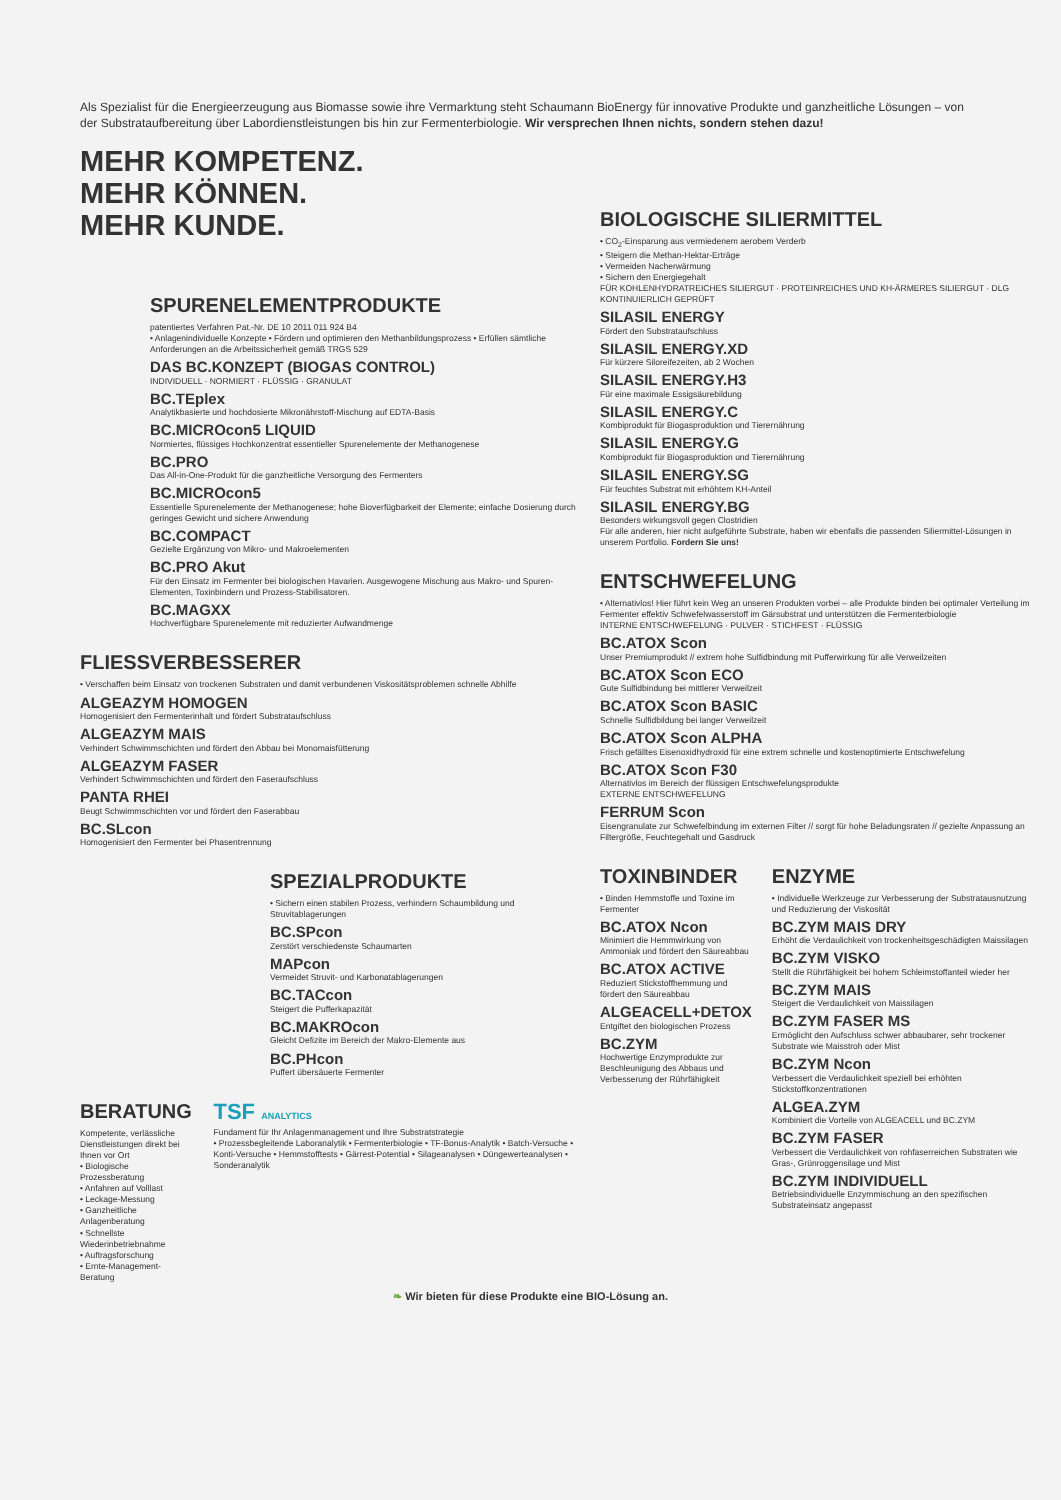Als Spezialist für die Energieerzeugung aus Biomasse sowie ihre Vermarktung steht Schaumann BioEnergy für innovative Produkte und ganzheitliche Lösungen – von der Substrataufbereitung über Labordienstleistungen bis hin zur Fermenterbiologie. Wir versprechen Ihnen nichts, sondern stehen dazu!
MEHR KOMPETENZ.
MEHR KÖNNEN.
MEHR KUNDE.
SPURENELEMENTPRODUKTE
patentiertes Verfahren Pat.-Nr. DE 10 2011 011 924 B4
• Anlagenindividuelle Konzepte • Fördern und optimieren den Methanbildungsprozess • Erfüllen sämtliche Anforderungen an die Arbeitssicherheit gemäß TRGS 529
DAS BC.KONZEPT (BIOGAS CONTROL)
INDIVIDUELL · NORMIERT · FLÜSSIG · GRANULAT
BC.TEplex
Analytikbasierte und hochdosierte Mikronährstoff-Mischung auf EDTA-Basis
BC.MICROcon5 LIQUID
Normiertes, flüssiges Hochkonzentrat essentieller Spurenelemente der Methanogenese
BC.PRO
Das All-in-One-Produkt für die ganzheitliche Versorgung des Fermenters
BC.MICROcon5
Essentielle Spurenelemente der Methanogenese; hohe Bioverfügbarkeit der Elemente; einfache Dosierung durch geringes Gewicht und sichere Anwendung
BC.COMPACT
Gezielte Ergänzung von Mikro- und Makroelementen
BC.PRO Akut
Für den Einsatz im Fermenter bei biologischen Havarien. Ausgewogene Mischung aus Makro- und Spuren-Elementen, Toxinbindern und Prozess-Stabilisatoren.
BC.MAGXX
Hochverfügbare Spurenelemente mit reduzierter Aufwandmenge
FLIESSVERBESSERER
• Verschaffen beim Einsatz von trockenen Substraten und damit verbundenen Viskositätsproblemen schnelle Abhilfe
ALGEAZYM HOMOGEN
Homogenisiert den Fermenterinhalt und fördert Substrataufschluss
ALGEAZYM MAIS
Verhindert Schwimmschichten und fördert den Abbau bei Monomaisfütterung
ALGEAZYM FASER
Verhindert Schwimmschichten und fördert den Faseraufschluss
PANTA RHEI
Beugt Schwimmschichten vor und fördert den Faserabbau
BC.SLcon
Homogenisiert den Fermenter bei Phasentrennung
SPEZIALPRODUKTE
• Sichern einen stabilen Prozess, verhindern Schaumbildung und Struvitablagerungen
BC.SPcon
Zerstört verschiedenste Schaumarten
MAPcon
Vermeidet Struvit- und Karbonatablagerungen
BC.TACcon
Steigert die Pufferkapazität
BC.MAKROcon
Gleicht Defizite im Bereich der Makro-Elemente aus
BC.PHcon
Puffert übersäuerte Fermenter
BERATUNG
Kompetente, verlässliche Dienstleistungen direkt bei Ihnen vor Ort
• Biologische Prozessberatung
• Anfahren auf Volllast
• Leckage-Messung
• Ganzheitliche Anlagenberatung
• Schnellste Wiederinbetriebnahme
• Auftragsforschung
• Ernte-Management-Beratung
TSF ANALYTICS
Fundament für Ihr Anlagenmanagement und Ihre Substratstrategie
• Prozessbegleitende Laboranalytik • Fermenterbiologie • TF-Bonus-Analytik • Batch-Versuche • Konti-Versuche • Hemmstofftests • Gärrest-Potential • Silageanalysen • Düngewerteanalysen • Sonderanalytik
BIOLOGISCHE SILIERMITTEL
• CO<sub>2</sub>-Einsparung aus vermiedenem aerobem Verderb
• Steigern die Methan-Hektar-Erträge
• Vermeiden Nacherwärmung
• Sichern den Energiegehalt
FÜR KOHLENHYDRATREICHES SILIERGUT · PROTEINREICHES UND KH-ÄRMERES SILIERGUT · DLG KONTINUIERLICH GEPRÜFT
SILASIL ENERGY
Fördert den Substrataufschluss
SILASIL ENERGY.XD
Für kürzere Siloreifezeiten, ab 2 Wochen
SILASIL ENERGY.H3
Für eine maximale Essigsäurebildung
SILASIL ENERGY.C
Kombiprodukt für Biogasproduktion und Tierernährung
SILASIL ENERGY.G
Kombiprodukt für Biogasproduktion und Tierernährung
SILASIL ENERGY.SG
Für feuchtes Substrat mit erhöhtem KH-Anteil
SILASIL ENERGY.BG
Besonders wirkungsvoll gegen Clostridien
Für alle anderen, hier nicht aufgeführte Substrate, haben wir ebenfalls die passenden Siliermittel-Lösungen in unserem Portfolio. Fordern Sie uns!
ENTSCHWEFELUNG
• Alternativlos! Hier führt kein Weg an unseren Produkten vorbei – alle Produkte binden bei optimaler Verteilung im Fermenter effektiv Schwefelwasserstoff im Gärsubstrat und unterstützen die Fermenterbiologie
INTERNE ENTSCHWEFELUNG · PULVER · STICHFEST · FLÜSSIG
BC.ATOX Scon
Unser Premiumprodukt // extrem hohe Sulfidbindung mit Pufferwirkung für alle Verweilzeiten
BC.ATOX Scon ECO
Gute Sulfidbindung bei mittlerer Verweilzeit
BC.ATOX Scon BASIC
Schnelle Sulfidbildung bei langer Verweilzeit
BC.ATOX Scon ALPHA
Frisch gefälltes Eisenoxidhydroxid für eine extrem schnelle und kostenoptimierte Entschwefelung
BC.ATOX Scon F30
Alternativlos im Bereich der flüssigen Entschwefelungsprodukte
EXTERNE ENTSCHWEFELUNG
FERRUM Scon
Eisengranulate zur Schwefelbindung im externen Filter // sorgt für hohe Beladungsraten // gezielte Anpassung an Filtergröße, Feuchtegehalt und Gasdruck
TOXINBINDER
• Binden Hemmstoffe und Toxine im Fermenter
BC.ATOX Ncon
Minimiert die Hemmwirkung von Ammoniak und fördert den Säureabbau
BC.ATOX ACTIVE
Reduziert Stickstoffhemmung und fördert den Säureabbau
ALGEACELL+DETOX
Entgiftet den biologischen Prozess
BC.ZYM
Hochwertige Enzymprodukte zur Beschleunigung des Abbaus und Verbesserung der Rührfähigkeit
ENZYME
• Individuelle Werkzeuge zur Verbesserung der Substratausnutzung und Reduzierung der Viskosität
BC.ZYM MAIS DRY
Erhöht die Verdaulichkeit von trockenheitsgeschädigten Maissilagen
BC.ZYM VISKO
Stellt die Rührfähigkeit bei hohem Schleimstoffanteil wieder her
BC.ZYM MAIS
Steigert die Verdaulichkeit von Maissilagen
BC.ZYM FASER MS
Ermöglicht den Aufschluss schwer abbaubarer, sehr trockener Substrate wie Maisstroh oder Mist
BC.ZYM Ncon
Verbessert die Verdaulichkeit speziell bei erhöhten Stickstoffkonzentrationen
ALGEA.ZYM
Kombiniert die Vorteile von ALGEACELL und BC.ZYM
BC.ZYM FASER
Verbessert die Verdaulichkeit von rohfaserreichen Substraten wie Gras-, Grünroggensilage und Mist
BC.ZYM INDIVIDUELL
Betriebsindividuelle Enzymmischung an den spezifischen Substrateinsatz angepasst
❧ Wir bieten für diese Produkte eine BIO-Lösung an.